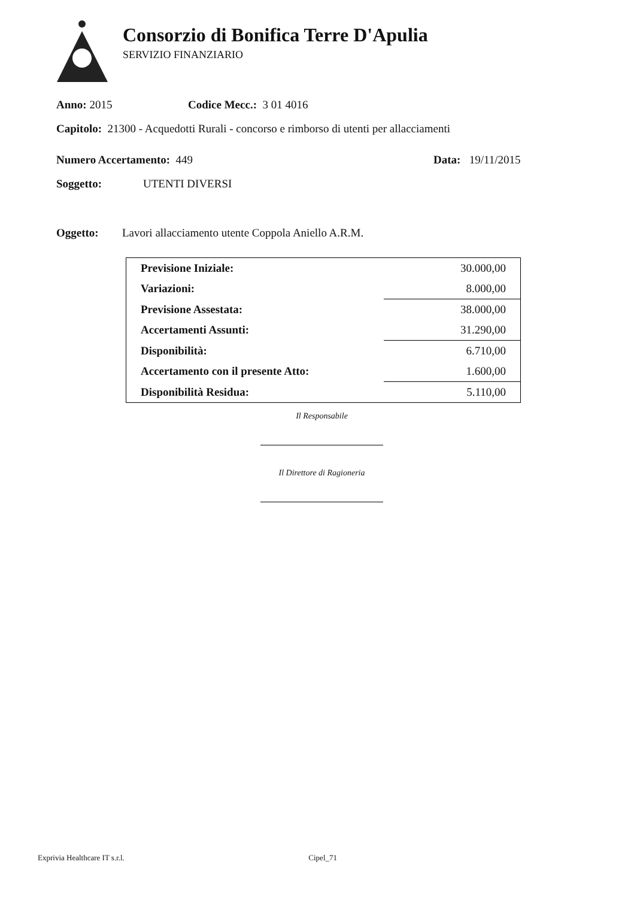Consorzio di Bonifica Terre D'Apulia
SERVIZIO FINANZIARIO
Anno: 2015 Codice Mecc.: 3 01 4016
Capitolo: 21300 - Acquedotti Rurali - concorso e rimborso di utenti per allacciamenti
Numero Accertamento: 449 Data: 19/11/2015
Soggetto: UTENTI DIVERSI
Oggetto: Lavori allacciamento utente Coppola Aniello A.R.M.
| Previsione Iniziale: | 30.000,00 |
| Variazioni: | 8.000,00 |
| Previsione Assestata: | 38.000,00 |
| Accertamenti Assunti: | 31.290,00 |
| Disponibilità: | 6.710,00 |
| Accertamento con il presente Atto: | 1.600,00 |
| Disponibilità Residua: | 5.110,00 |
Il Responsabile
Il Direttore di Ragioneria
Exprivia Healthcare IT s.r.l. Cipel_71